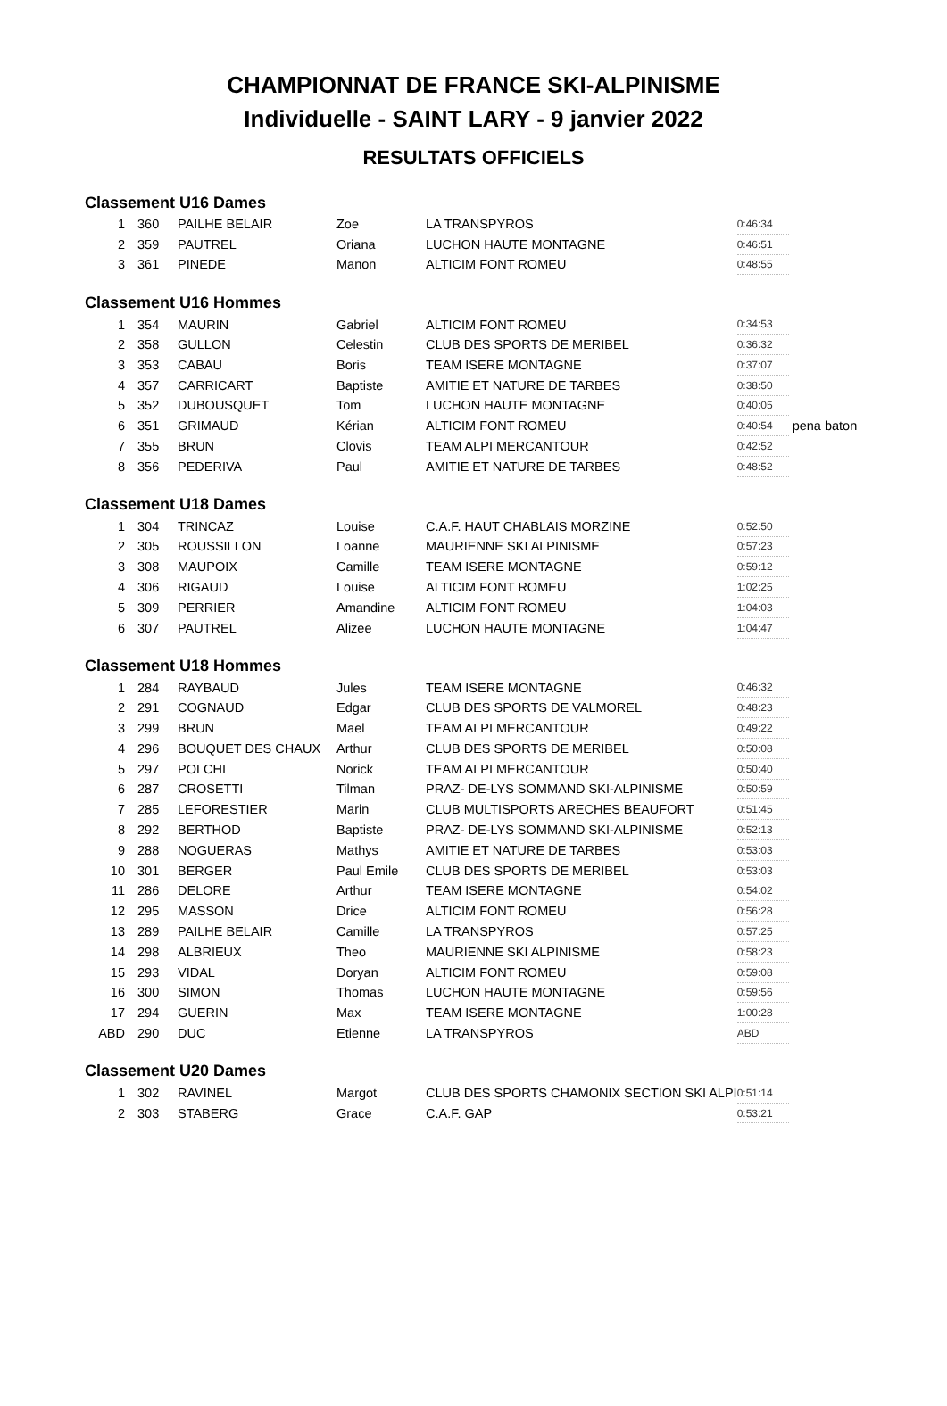CHAMPIONNAT DE FRANCE SKI-ALPINISME
Individuelle - SAINT LARY - 9 janvier 2022
RESULTATS OFFICIELS
| Classement U16 Dames | | | | | | |
| 1 | 360 | PAILHE BELAIR | Zoe | LA TRANSPYROS | 0:46:34 | |
| 2 | 359 | PAUTREL | Oriana | LUCHON HAUTE MONTAGNE | 0:46:51 | |
| 3 | 361 | PINEDE | Manon | ALTICIM FONT ROMEU | 0:48:55 | |
| Classement U16 Hommes | | | | | | |
| 1 | 354 | MAURIN | Gabriel | ALTICIM FONT ROMEU | 0:34:53 | |
| 2 | 358 | GULLON | Celestin | CLUB DES SPORTS DE MERIBEL | 0:36:32 | |
| 3 | 353 | CABAU | Boris | TEAM ISERE MONTAGNE | 0:37:07 | |
| 4 | 357 | CARRICART | Baptiste | AMITIE ET NATURE DE TARBES | 0:38:50 | |
| 5 | 352 | DUBOUSQUET | Tom | LUCHON HAUTE MONTAGNE | 0:40:05 | |
| 6 | 351 | GRIMAUD | Kérian | ALTICIM FONT ROMEU | 0:40:54 | pena baton |
| 7 | 355 | BRUN | Clovis | TEAM ALPI MERCANTOUR | 0:42:52 | |
| 8 | 356 | PEDERIVA | Paul | AMITIE ET NATURE DE TARBES | 0:48:52 | |
| Classement U18 Dames | | | | | | |
| 1 | 304 | TRINCAZ | Louise | C.A.F. HAUT CHABLAIS MORZINE | 0:52:50 | |
| 2 | 305 | ROUSSILLON | Loanne | MAURIENNE SKI ALPINISME | 0:57:23 | |
| 3 | 308 | MAUPOIX | Camille | TEAM ISERE MONTAGNE | 0:59:12 | |
| 4 | 306 | RIGAUD | Louise | ALTICIM FONT ROMEU | 1:02:25 | |
| 5 | 309 | PERRIER | Amandine | ALTICIM FONT ROMEU | 1:04:03 | |
| 6 | 307 | PAUTREL | Alizee | LUCHON HAUTE MONTAGNE | 1:04:47 | |
| Classement U18 Hommes | | | | | | |
| 1 | 284 | RAYBAUD | Jules | TEAM ISERE MONTAGNE | 0:46:32 | |
| 2 | 291 | COGNAUD | Edgar | CLUB DES SPORTS DE VALMOREL | 0:48:23 | |
| 3 | 299 | BRUN | Mael | TEAM ALPI MERCANTOUR | 0:49:22 | |
| 4 | 296 | BOUQUET DES CHAUX | Arthur | CLUB DES SPORTS DE MERIBEL | 0:50:08 | |
| 5 | 297 | POLCHI | Norick | TEAM ALPI MERCANTOUR | 0:50:40 | |
| 6 | 287 | CROSETTI | Tilman | PRAZ- DE-LYS SOMMAND SKI-ALPINISME | 0:50:59 | |
| 7 | 285 | LEFORESTIER | Marin | CLUB MULTISPORTS ARECHES BEAUFORT | 0:51:45 | |
| 8 | 292 | BERTHOD | Baptiste | PRAZ- DE-LYS SOMMAND SKI-ALPINISME | 0:52:13 | |
| 9 | 288 | NOGUERAS | Mathys | AMITIE ET NATURE DE TARBES | 0:53:03 | |
| 10 | 301 | BERGER | Paul Emile | CLUB DES SPORTS DE MERIBEL | 0:53:03 | |
| 11 | 286 | DELORE | Arthur | TEAM ISERE MONTAGNE | 0:54:02 | |
| 12 | 295 | MASSON | Drice | ALTICIM FONT ROMEU | 0:56:28 | |
| 13 | 289 | PAILHE BELAIR | Camille | LA TRANSPYROS | 0:57:25 | |
| 14 | 298 | ALBRIEUX | Theo | MAURIENNE SKI ALPINISME | 0:58:23 | |
| 15 | 293 | VIDAL | Doryan | ALTICIM FONT ROMEU | 0:59:08 | |
| 16 | 300 | SIMON | Thomas | LUCHON HAUTE MONTAGNE | 0:59:56 | |
| 17 | 294 | GUERIN | Max | TEAM ISERE MONTAGNE | 1:00:28 | |
| ABD | 290 | DUC | Etienne | LA TRANSPYROS | ABD | |
| Classement U20 Dames | | | | | | |
| 1 | 302 | RAVINEL | Margot | CLUB DES SPORTS CHAMONIX SECTION SKI ALPI | 0:51:14 | |
| 2 | 303 | STABERG | Grace | C.A.F. GAP | 0:53:21 | |